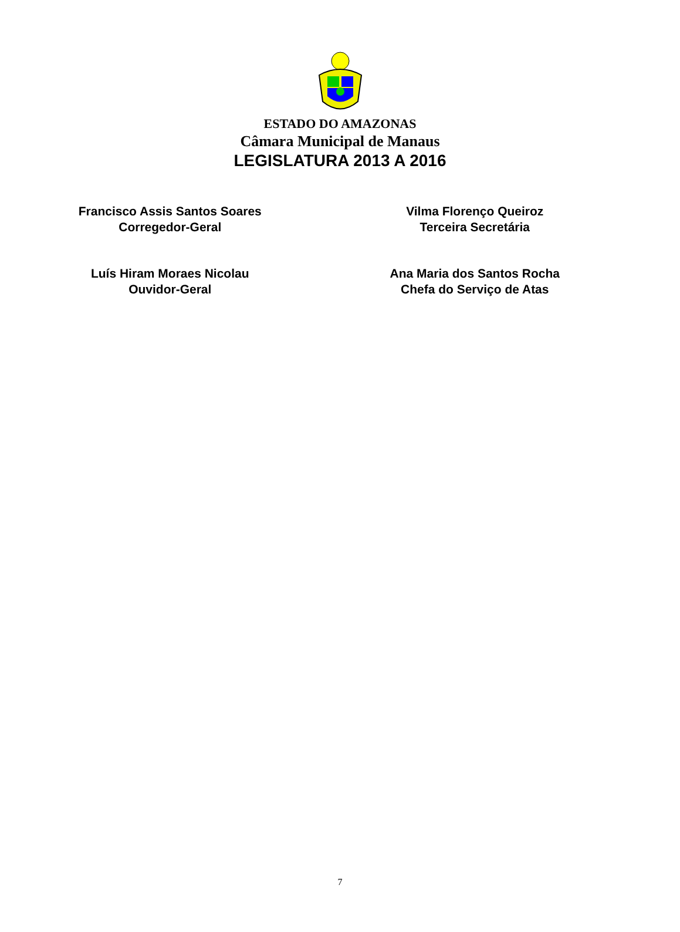ESTADO DO AMAZONAS
Câmara Municipal de Manaus
LEGISLATURA 2013 A 2016
Francisco Assis Santos Soares
Corregedor-Geral
Vilma Florenço Queiroz
Terceira Secretária
Luís Hiram Moraes Nicolau
Ouvidor-Geral
Ana Maria dos Santos Rocha
Chefa do Serviço de Atas
7